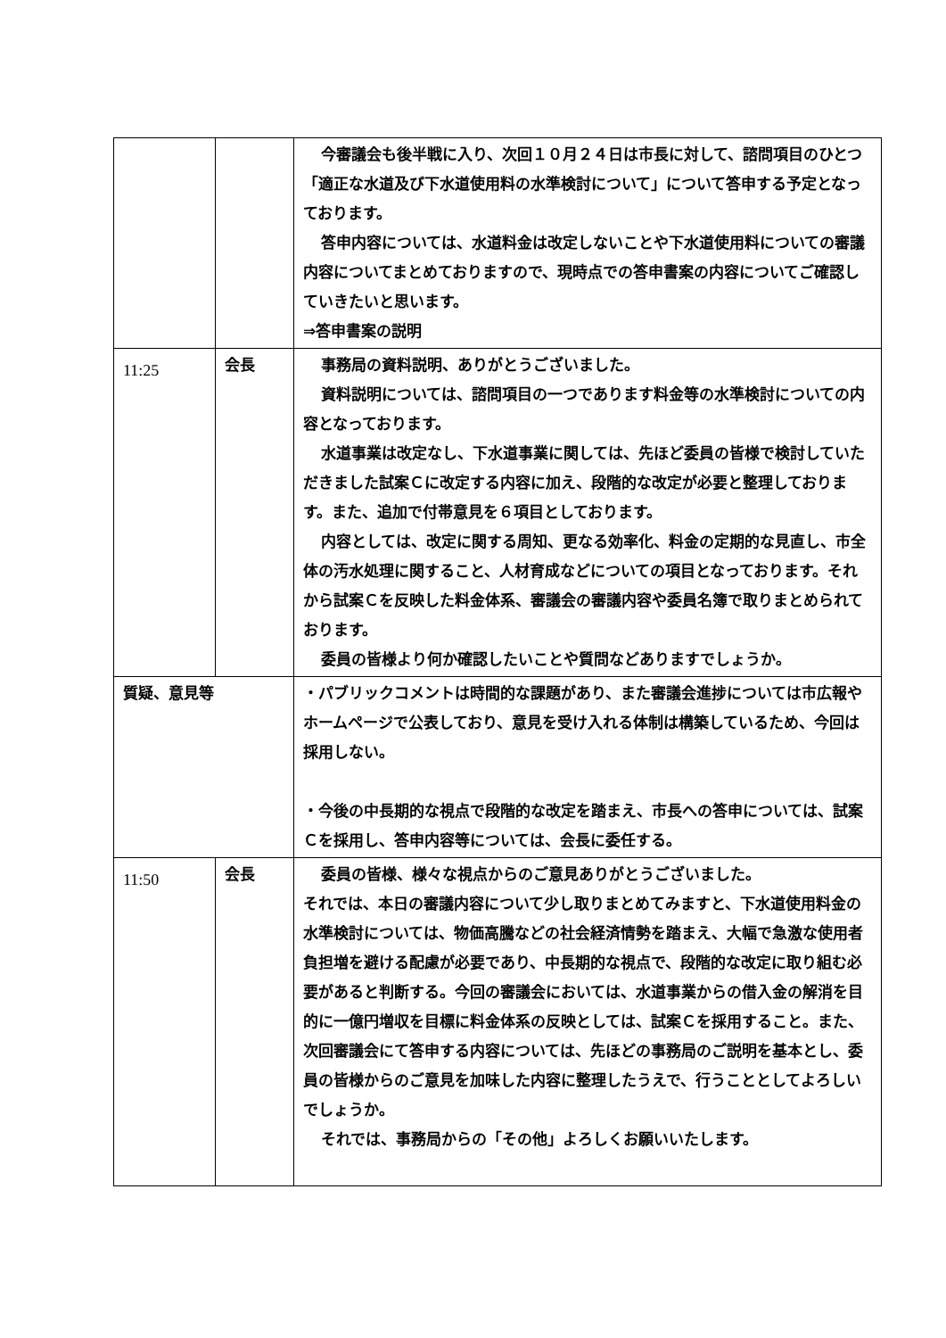| | | 今審議会も後半戦に入り、次回１０月２４日は市長に対して、諮問項目のひとつ「適正な水道及び下水道使用料の水準検討について」について答申する予定となっております。 答申内容については、水道料金は改定しないことや下水道使用料についての審議内容についてまとめておりますので、現時点での答申書案の内容についてご確認していきたいと思います。 ⇒答申書案の説明 |
| 11:25 | 会長 | 事務局の資料説明、ありがとうございました。 資料説明については、諮問項目の一つであります料金等の水準検討についての内容となっております。 水道事業は改定なし、下水道事業に関しては、先ほど委員の皆様で検討していただきました試案Ｃに改定する内容に加え、段階的な改定が必要と整理しております。また、追加で付帯意見を６項目としております。 内容としては、改定に関する周知、更なる効率化、料金の定期的な見直し、市全体の汚水処理に関すること、人材育成などについての項目となっております。それから試案Ｃを反映した料金体系、審議会の審議内容や委員名簿で取りまとめられております。 委員の皆様より何か確認したいことや質問などありますでしょうか。 |
| 質疑、意見等 | | ・パブリックコメントは時間的な課題があり、また審議会進捗については市広報やホームページで公表しており、意見を受け入れる体制は構築しているため、今回は採用しない。 ・今後の中長期的な視点で段階的な改定を踏まえ、市長への答申については、試案Ｃを採用し、答申内容等については、会長に委任する。 |
| 11:50 | 会長 | 委員の皆様、様々な視点からのご意見ありがとうございました。 それでは、本日の審議内容について少し取りまとめてみますと、下水道使用料金の水準検討については、物価高騰などの社会経済情勢を踏まえ、大幅で急激な使用者負担増を避ける配慮が必要であり、中長期的な視点で、段階的な改定に取り組む必要があると判断する。今回の審議会においては、水道事業からの借入金の解消を目的に一億円増収を目標に料金体系の反映としては、試案Ｃを採用すること。また、次回審議会にて答申する内容については、先ほどの事務局のご説明を基本とし、委員の皆様からのご意見を加味した内容に整理したうえで、行うこととしてよろしいでしょうか。 それでは、事務局からの「その他」よろしくお願いいたします。 |